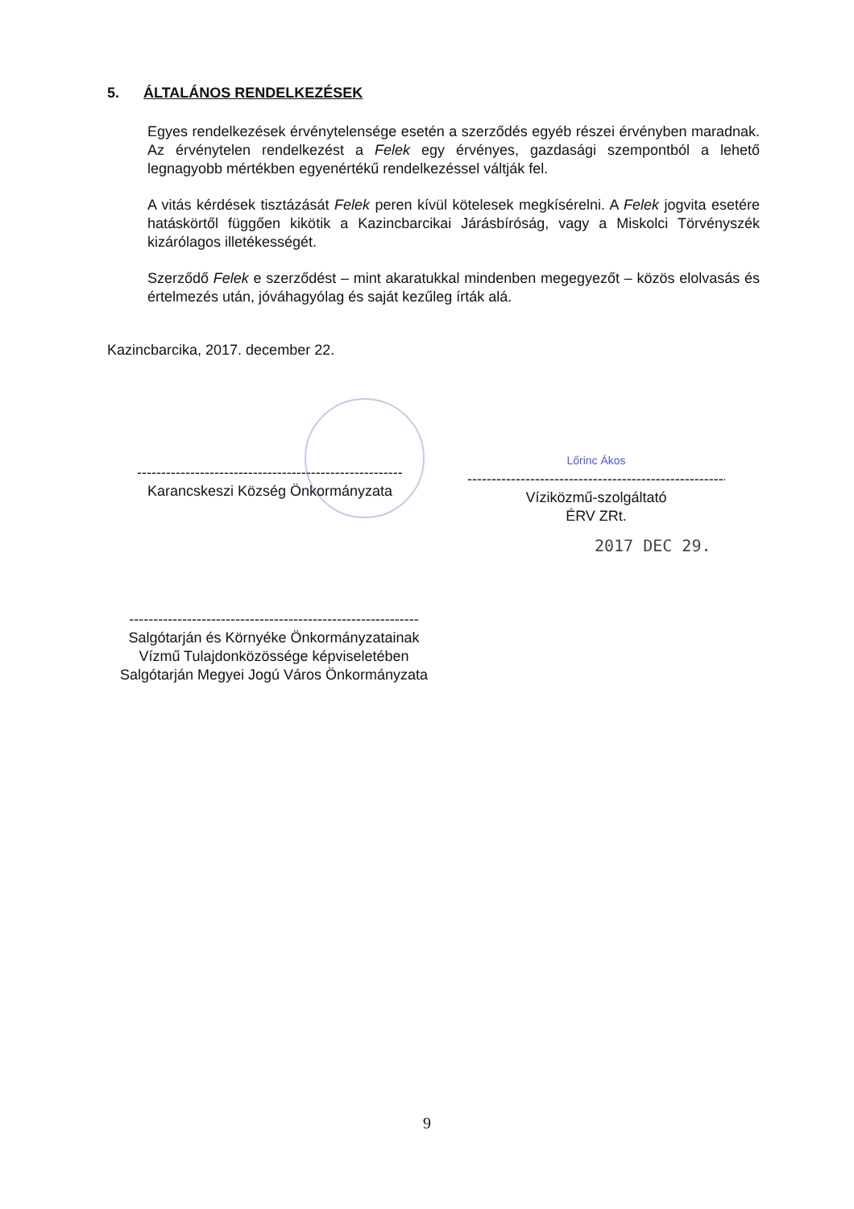5. ÁLTALÁNOS RENDELKEZÉSEK
Egyes rendelkezések érvénytelensége esetén a szerződés egyéb részei érvényben maradnak. Az érvénytelen rendelkezést a Felek egy érvényes, gazdasági szempontból a lehető legnagyobb mértékben egyenértékű rendelkezéssel váltják fel.
A vitás kérdések tisztázását Felek peren kívül kötelesek megkísérelni. A Felek jogvita esetére hatáskörtől függően kikötik a Kazincbarcikai Járásbíróság, vagy a Miskolci Törvényszék kizárólagos illetékességét.
Szerződő Felek e szerződést – mint akaratukkal mindenben megegyezőt – közös elolvasás és értelmezés után, jóváhagyólag és saját kezűleg írták alá.
Kazincbarcika, 2017. december 22.
------------------------------------------------------------
Karancskeszi Község Önkormányzata
Lőrinc Ákos
------------------------------------------------------------
Víziközmű-szolgáltató
ÉRV ZRt.
2017 DEC 29.
------------------------------------------------------------
Salgótarján és Környéke Önkormányzatainak
Vízmű Tulajdonközössége képviseletében
Salgótarján Megyei Jogú Város Önkormányzata
9